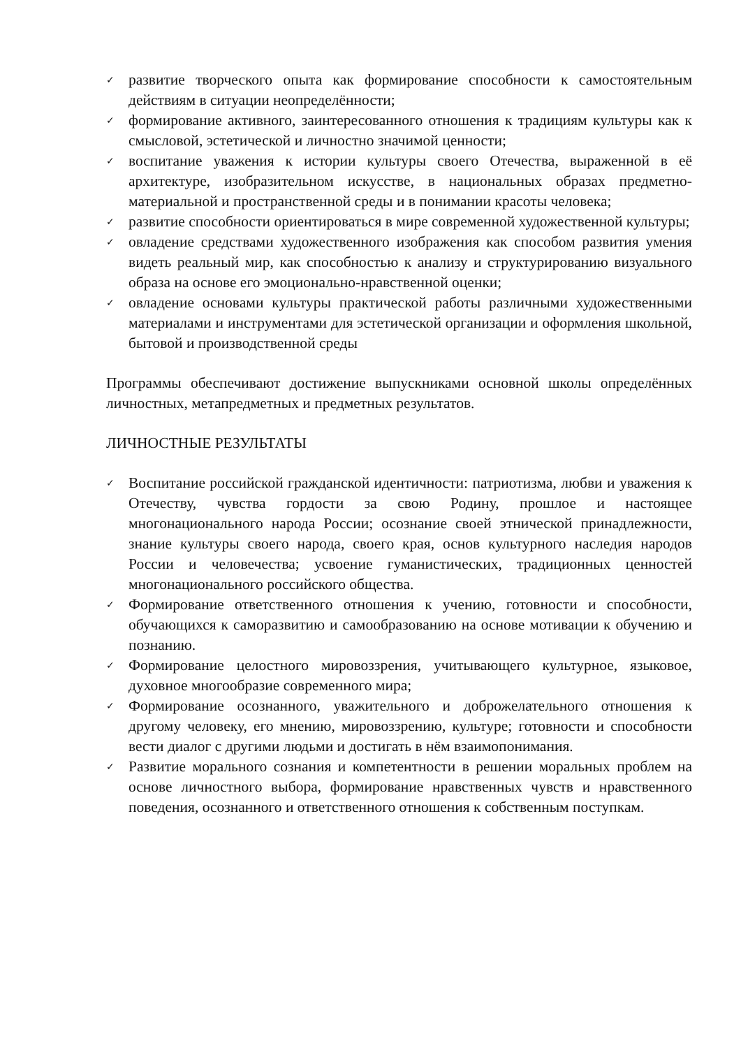✓ развитие творческого опыта как формирование способности к самостоятельным действиям в ситуации неопределённости;
✓ формирование активного, заинтересованного отношения к традициям культуры как к смысловой, эстетической и личностно значимой ценности;
✓ воспитание уважения к истории культуры своего Отечества, выраженной в её архитектуре, изобразительном искусстве, в национальных образах предметно-материальной и пространственной среды и в понимании красоты человека;
✓ развитие способности ориентироваться в мире современной художественной культуры;
✓ овладение средствами художественного изображения как способом развития умения видеть реальный мир, как способностью к анализу и структурированию визуального образа на основе его эмоционально-нравственной оценки;
✓ овладение основами культуры практической работы различными художественными материалами и инструментами для эстетической организации и оформления школьной, бытовой и производственной среды
Программы обеспечивают достижение выпускниками основной школы определённых личностных, метапредметных и предметных результатов.
ЛИЧНОСТНЫЕ РЕЗУЛЬТАТЫ
✓ Воспитание российской гражданской идентичности: патриотизма, любви и уважения к Отечеству, чувства гордости за свою Родину, прошлое и настоящее многонационального народа России; осознание своей этнической принадлежности, знание культуры своего народа, своего края, основ культурного наследия народов России и человечества; усвоение гуманистических, традиционных ценностей многонационального российского общества.
✓ Формирование ответственного отношения к учению, готовности и способности, обучающихся к саморазвитию и самообразованию на основе мотивации к обучению и познанию.
✓ Формирование целостного мировоззрения, учитывающего культурное, языковое, духовное многообразие современного мира;
✓ Формирование осознанного, уважительного и доброжелательного отношения к другому человеку, его мнению, мировоззрению, культуре; готовности и способности вести диалог с другими людьми и достигать в нём взаимопонимания.
✓ Развитие морального сознания и компетентности в решении моральных проблем на основе личностного выбора, формирование нравственных чувств и нравственного поведения, осознанного и ответственного отношения к собственным поступкам.